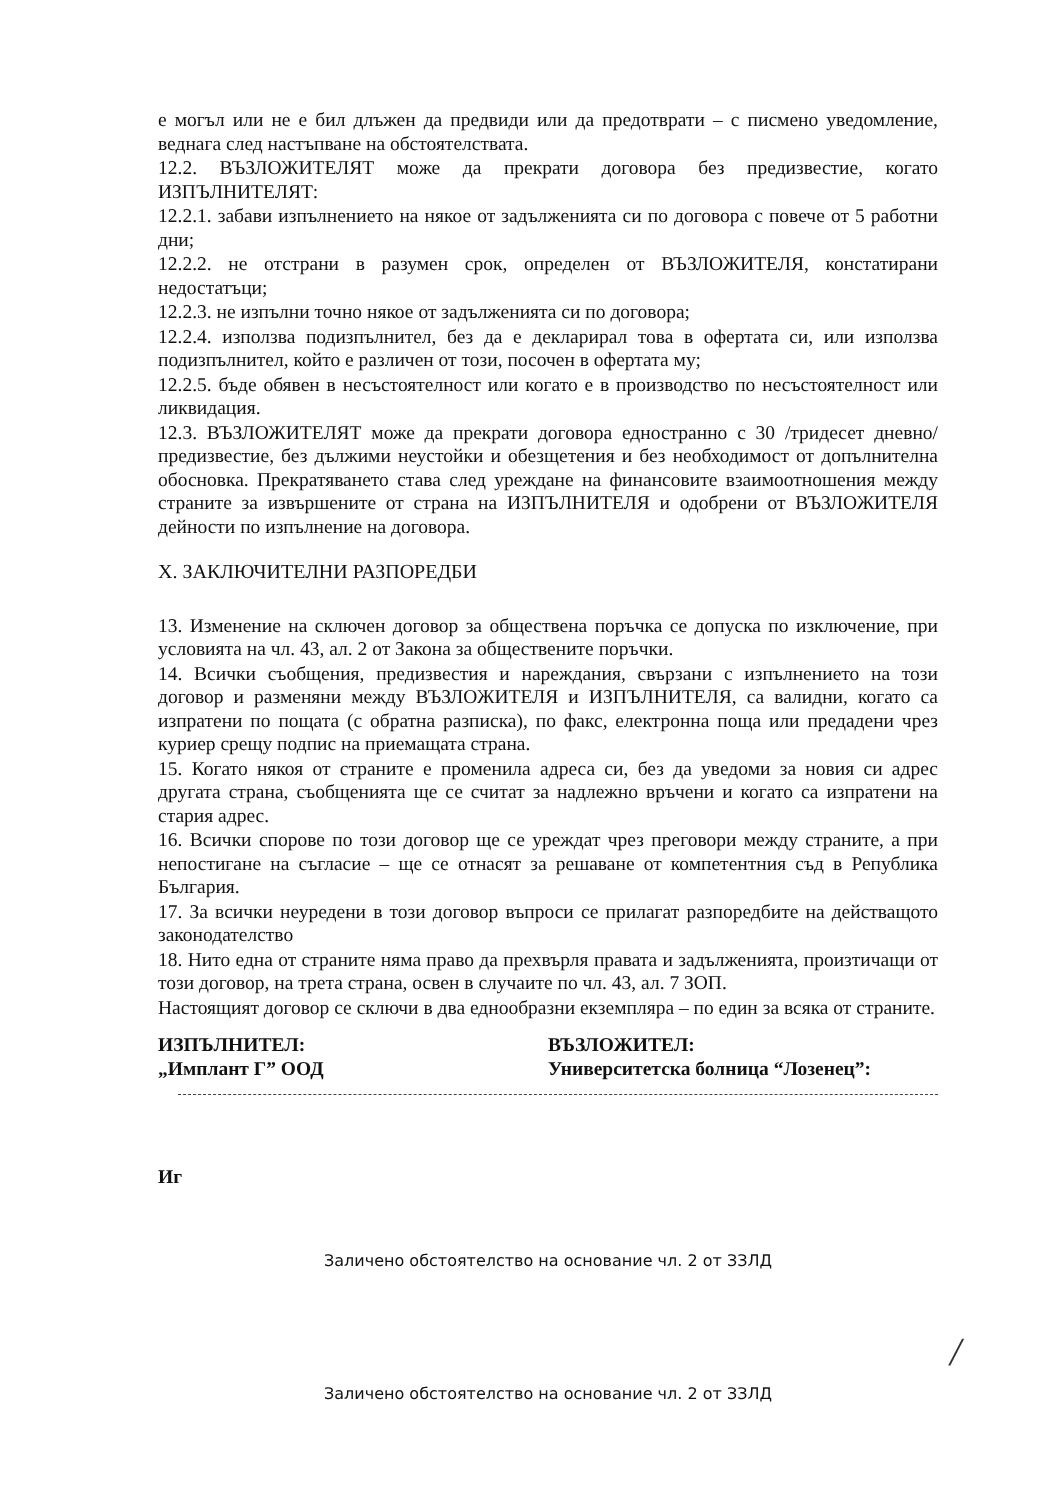е могъл или не е бил длъжен да предвиди или да предотврати – с писмено уведомление, веднага след настъпване на обстоятелствата.
12.2. ВЪЗЛОЖИТЕЛЯТ може да прекрати договора без предизвестие, когато ИЗПЪЛНИТЕЛЯТ:
12.2.1. забави изпълнението на някое от задълженията си по договора с повече от 5 работни дни;
12.2.2. не отстрани в разумен срок, определен от ВЪЗЛОЖИТЕЛЯ, констатирани недостатъци;
12.2.3. не изпълни точно някое от задълженията си по договора;
12.2.4. използва подизпълнител, без да е декларирал това в офертата си, или използва подизпълнител, който е различен от този, посочен в офертата му;
12.2.5. бъде обявен в несъстоятелност или когато е в производство по несъстоятелност или ликвидация.
12.3. ВЪЗЛОЖИТЕЛЯТ може да прекрати договора едностранно с 30 /тридесет дневно/ предизвестие, без дължими неустойки и обезщетения и без необходимост от допълнителна обосновка. Прекратяването става след уреждане на финансовите взаимоотношения между страните за извършените от страна на ИЗПЪЛНИТЕЛЯ и одобрени от ВЪЗЛОЖИТЕЛЯ дейности по изпълнение на договора.
X. ЗАКЛЮЧИТЕЛНИ РАЗПОРЕДБИ
13. Изменение на сключен договор за обществена поръчка се допуска по изключение, при условията на чл. 43, ал. 2 от Закона за обществените поръчки.
14. Всички съобщения, предизвестия и нареждания, свързани с изпълнението на този договор и разменяни между ВЪЗЛОЖИТЕЛЯ и ИЗПЪЛНИТЕЛЯ, са валидни, когато са изпратени по пощата (с обратна разписка), по факс, електронна поща или предадени чрез куриер срещу подпис на приемащата страна.
15. Когато някоя от страните е променила адреса си, без да уведоми за новия си адрес другата страна, съобщенията ще се считат за надлежно връчени и когато са изпратени на стария адрес.
16. Всички спорове по този договор ще се уреждат чрез преговори между страните, а при непостигане на съгласие – ще се отнасят за решаване от компетентния съд в Република България.
17. За всички неуредени в този договор въпроси се прилагат разпоредбите на действащото законодателство
18. Нито една от страните няма право да прехвърля правата и задълженията, произтичащи от този договор, на трета страна, освен в случаите по чл. 43, ал. 7 ЗОП.
Настоящият договор се сключи в два еднообразни екземпляра – по един за всяка от страните.
ИЗПЪЛНИТЕЛ:
„Имплант Г” ООД
ВЪЗЛОЖИТЕЛ:
Университетска болница “Лозенец”:
Иг
Заличено обстоятелство на основание чл. 2 от ЗЗЛД
Заличено обстоятелство на основание чл. 2 от ЗЗЛД
/